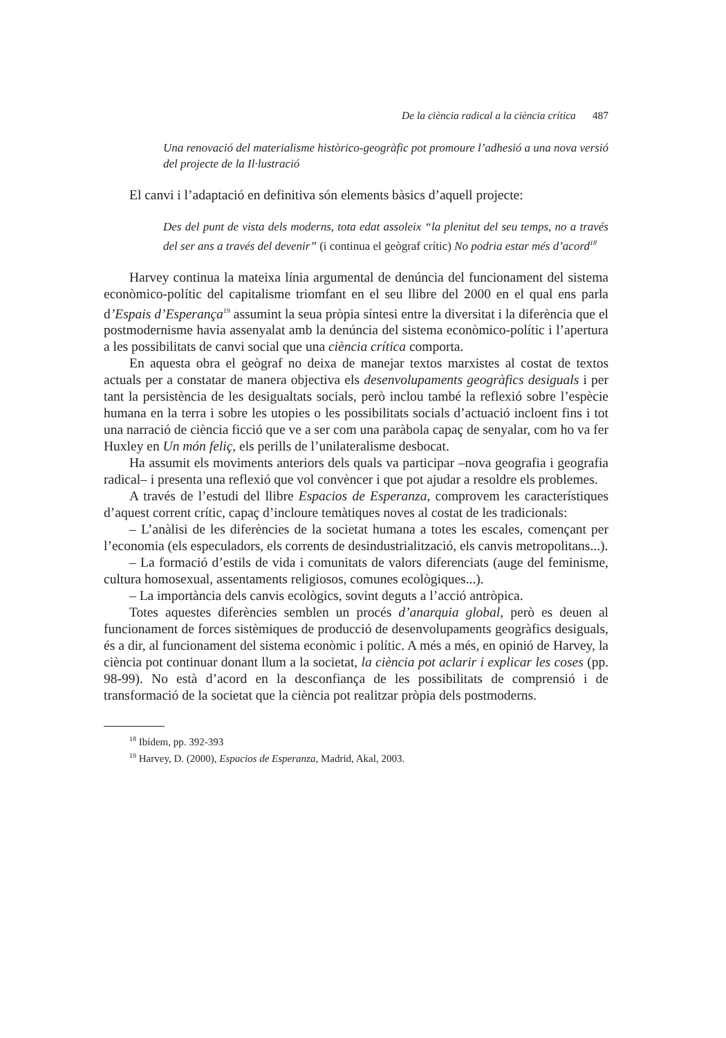De la ciència radical a la ciència crítica 487
Una renovació del materialisme històrico-geogràfic pot promoure l’adhesió a una nova versió del projecte de la Il·lustració
El canvi i l’adaptació en definitiva són elements bàsics d’aquell projecte:
Des del punt de vista dels moderns, tota edat assoleix “la plenitut del seu temps, no a través del ser ans a través del devenir” (i continua el geògraf crític) No podria estar més d’acord<sup>18</sup>
Harvey continua la mateixa línia argumental de denúncia del funcionament del sistema econòmico-polític del capitalisme triomfant en el seu llibre del 2000 en el qual ens parla d’Espais d’Esperança<sup>19</sup> assumint la seua pròpia síntesi entre la diversitat i la diferència que el postmodernisme havia assenyalat amb la denúncia del sistema econòmico-polític i l’apertura a les possibilitats de canvi social que una ciència crítica comporta.
En aquesta obra el geògraf no deixa de manejar textos marxistes al costat de textos actuals per a constatar de manera objectiva els desenvolupaments geogràfics desiguals i per tant la persistència de les desigualtats socials, però inclou també la reflexió sobre l’espècie humana en la terra i sobre les utopies o les possibilitats socials d’actuació incloent fins i tot una narració de ciència ficció que ve a ser com una paràbola capaç de senyalar, com ho va fer Huxley en Un món feliç, els perills de l’unilateralisme desbocat.
Ha assumit els moviments anteriors dels quals va participar –nova geografia i geografia radical– i presenta una reflexió que vol convèncer i que pot ajudar a resoldre els problemes.
A través de l’estudi del llibre Espacios de Esperanza, comprovem les característiques d’aquest corrent crític, capaç d’incloure temàtiques noves al costat de les tradicionals:
– L’anàlisi de les diferències de la societat humana a totes les escales, començant per l’economia (els especuladors, els corrents de desindustrialització, els canvis metropolitans...).
– La formació d’estils de vida i comunitats de valors diferenciats (auge del feminisme, cultura homosexual, assentaments religiosos, comunes ecològiques...).
– La importància dels canvis ecològics, sovint deguts a l’acció antròpica.
Totes aquestes diferències semblen un procés d’anarquia global, però es deuen al funcionament de forces sistèmiques de producció de desenvolupaments geogràfics desiguals, és a dir, al funcionament del sistema econòmic i polític. A més a més, en opinió de Harvey, la ciència pot continuar donant llum a la societat, la ciència pot aclarir i explicar les coses (pp. 98-99). No està d’acord en la desconfiança de les possibilitats de comprensió i de transformació de la societat que la ciència pot realitzar pròpia dels postmoderns.
<sup>18</sup> Ibídem, pp. 392-393
<sup>19</sup> Harvey, D. (2000), Espacios de Esperanza, Madrid, Akal, 2003.